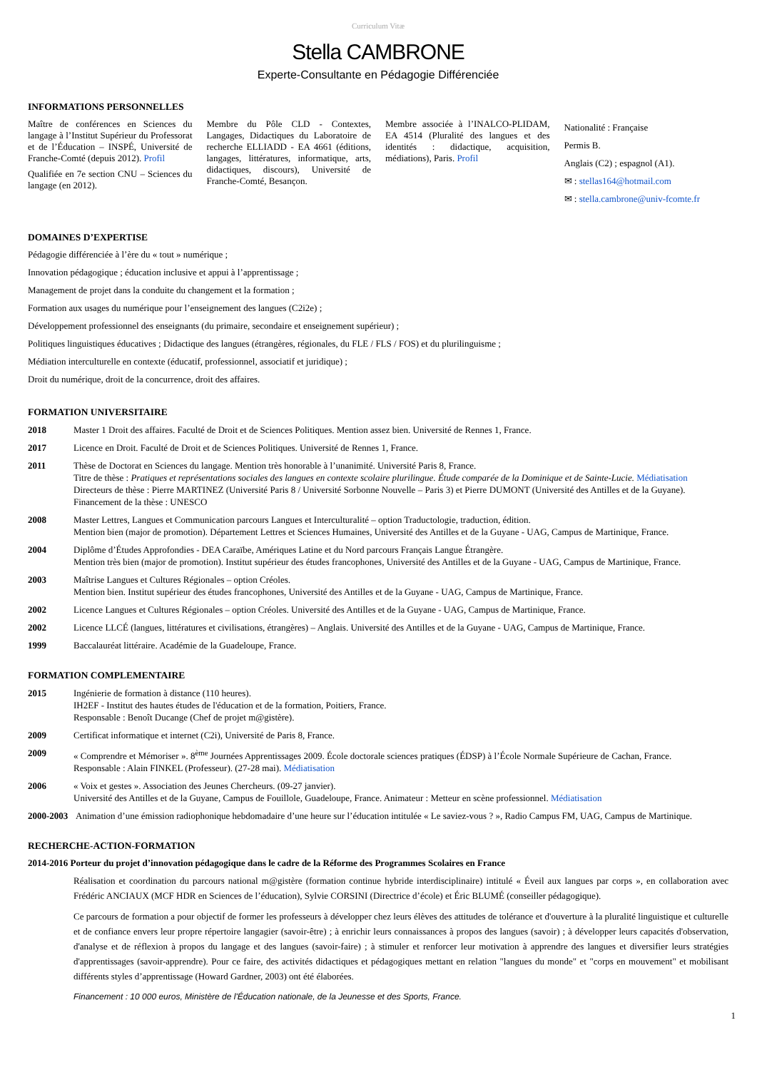Curriculum Vitæ
Stella CAMBRONE
Experte-Consultante en Pédagogie Différenciée
INFORMATIONS PERSONNELLES
Maître de conférences en Sciences du langage à l’Institut Supérieur du Professorat et de l’Éducation – INSPÉ, Université de Franche-Comté (depuis 2012). Profil
Qualifiée en 7e section CNU – Sciences du langage (en 2012).
Membre du Pôle CLD - Contextes, Langages, Didactiques du Laboratoire de recherche ELLIADD - EA 4661 (éditions, langages, littératures, informatique, arts, didactiques, discours), Université de Franche-Comté, Besançon.
Membre associée à l’INALCO-PLIDAM, EA 4514 (Pluralité des langues et des identités : didactique, acquisition, médiations), Paris. Profil
Nationalité : Française
Permis B.
Anglais (C2) ; espagnol (A1).
✉ : stellas164@hotmail.com
✉ : stella.cambrone@univ-fcomte.fr
DOMAINES D’EXPERTISE
Pédagogie différenciée à l’ère du « tout » numérique ;
Innovation pédagogique ; éducation inclusive et appui à l’apprentissage ;
Management de projet dans la conduite du changement et la formation ;
Formation aux usages du numérique pour l’enseignement des langues (C2i2e) ;
Développement professionnel des enseignants (du primaire, secondaire et enseignement supérieur) ;
Politiques linguistiques éducatives ; Didactique des langues (étrangères, régionales, du FLE / FLS / FOS) et du plurilinguisme ;
Médiation interculturelle en contexte (éducatif, professionnel, associatif et juridique) ;
Droit du numérique, droit de la concurrence, droit des affaires.
FORMATION UNIVERSITAIRE
2018 Master 1 Droit des affaires. Faculté de Droit et de Sciences Politiques. Mention assez bien. Université de Rennes 1, France.
2017 Licence en Droit. Faculté de Droit et de Sciences Politiques. Université de Rennes 1, France.
2011 Thèse de Doctorat en Sciences du langage. Mention très honorable à l’unanimité. Université Paris 8, France.
Titre de thèse : Pratiques et représentations sociales des langues en contexte scolaire plurilingue. Étude comparée de la Dominique et de Sainte-Lucie. Médiatisation
Directeurs de thèse : Pierre MARTINEZ (Université Paris 8 / Université Sorbonne Nouvelle – Paris 3) et Pierre DUMONT (Université des Antilles et de la Guyane).
Financement de la thèse : UNESCO
2008 Master Lettres, Langues et Communication parcours Langues et Interculturalité – option Traductologie, traduction, édition.
Mention bien (major de promotion). Département Lettres et Sciences Humaines, Université des Antilles et de la Guyane - UAG, Campus de Martinique, France.
2004 Diplôme d’Études Approfondies - DEA Caraïbe, Amériques Latine et du Nord parcours Français Langue Étrangère.
Mention très bien (major de promotion). Institut supérieur des études francophones, Université des Antilles et de la Guyane - UAG, Campus de Martinique, France.
2003 Maîtrise Langues et Cultures Régionales – option Créoles.
Mention bien. Institut supérieur des études francophones, Université des Antilles et de la Guyane - UAG, Campus de Martinique, France.
2002 Licence Langues et Cultures Régionales – option Créoles. Université des Antilles et de la Guyane - UAG, Campus de Martinique, France.
2002 Licence LLCÉ (langues, littératures et civilisations, étrangères) – Anglais. Université des Antilles et de la Guyane - UAG, Campus de Martinique, France.
1999 Baccalauréat littéraire. Académie de la Guadeloupe, France.
FORMATION COMPLEMENTAIRE
2015 Ingénierie de formation à distance (110 heures).
IH2EF - Institut des hautes études de l'éducation et de la formation, Poitiers, France.
Responsable : Benoît Ducange (Chef de projet m@gistère).
2009 Certificat informatique et internet (C2i), Université de Paris 8, France.
2009 « Comprendre et Mémoriser ». 8<sup>ème</sup> Journées Apprentissages 2009. École doctorale sciences pratiques (ÉDSP) à l’École Normale Supérieure de Cachan, France.
Responsable : Alain FINKEL (Professeur). (27-28 mai). Médiatisation
2006 « Voix et gestes ». Association des Jeunes Chercheurs. (09-27 janvier).
Université des Antilles et de la Guyane, Campus de Fouillole, Guadeloupe, France. Animateur : Metteur en scène professionnel. Médiatisation
2000-2003
Animation d’une émission radiophonique hebdomadaire d’une heure sur l’éducation intitulée « Le saviez-vous ? », Radio Campus FM, UAG, Campus de Martinique.
RECHERCHE-ACTION-FORMATION
2014-2016 Porteur du projet d’innovation pédagogique dans le cadre de la Réforme des Programmes Scolaires en France
Réalisation et coordination du parcours national m@gistère (formation continue hybride interdisciplinaire) intitulé « Éveil aux langues par corps », en collaboration avec Frédéric ANCIAUX (MCF HDR en Sciences de l’éducation), Sylvie CORSINI (Directrice d’école) et Éric BLUMÉ (conseiller pédagogique).
Ce parcours de formation a pour objectif de former les professeurs à développer chez leurs élèves des attitudes de tolérance et d'ouverture à la pluralité linguistique et culturelle et de confiance envers leur propre répertoire langagier (savoir-être) ; à enrichir leurs connaissances à propos des langues (savoir) ; à développer leurs capacités d'observation, d'analyse et de réflexion à propos du langage et des langues (savoir-faire) ; à stimuler et renforcer leur motivation à apprendre des langues et diversifier leurs stratégies d'apprentissages (savoir-apprendre). Pour ce faire, des activités didactiques et pédagogiques mettant en relation "langues du monde" et "corps en mouvement" et mobilisant différents styles d’apprentissage (Howard Gardner, 2003) ont été élaborées.
Financement : 10 000 euros, Ministère de l'Éducation nationale, de la Jeunesse et des Sports, France.
1